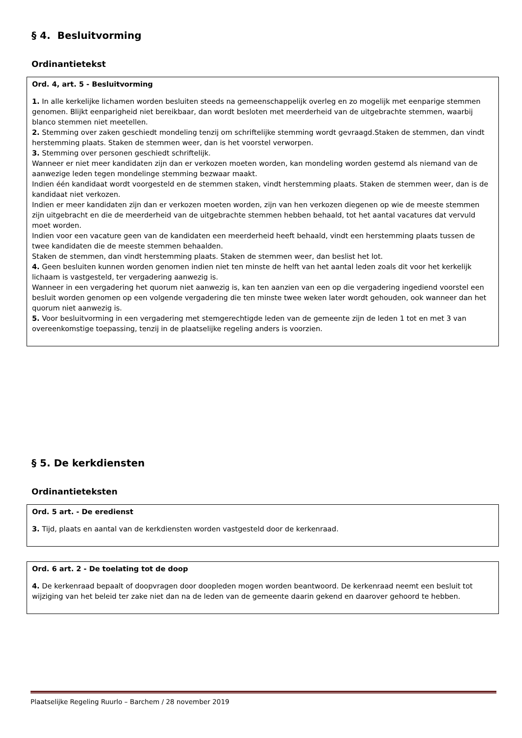§ 4. Besluitvorming
Ordinantietekst
Ord. 4, art. 5 - Besluitvorming
1. In alle kerkelijke lichamen worden besluiten steeds na gemeenschappelijk overleg en zo mogelijk met eenparige stemmen genomen. Blijkt eenparigheid niet bereikbaar, dan wordt besloten met meerderheid van de uitgebrachte stemmen, waarbij blanco stemmen niet meetellen.
2. Stemming over zaken geschiedt mondeling tenzij om schriftelijke stemming wordt gevraagd.Staken de stemmen, dan vindt herstemming plaats. Staken de stemmen weer, dan is het voorstel verworpen.
3. Stemming over personen geschiedt schriftelijk.
Wanneer er niet meer kandidaten zijn dan er verkozen moeten worden, kan mondeling worden gestemd als niemand van de aanwezige leden tegen mondelinge stemming bezwaar maakt.
Indien één kandidaat wordt voorgesteld en de stemmen staken, vindt herstemming plaats. Staken de stemmen weer, dan is de kandidaat niet verkozen.
Indien er meer kandidaten zijn dan er verkozen moeten worden, zijn van hen verkozen diegenen op wie de meeste stemmen zijn uitgebracht en die de meerderheid van de uitgebrachte stemmen hebben behaald, tot het aantal vacatures dat vervuld moet worden.
Indien voor een vacature geen van de kandidaten een meerderheid heeft behaald, vindt een herstemming plaats tussen de twee kandidaten die de meeste stemmen behaalden.
Staken de stemmen, dan vindt herstemming plaats. Staken de stemmen weer, dan beslist het lot.
4. Geen besluiten kunnen worden genomen indien niet ten minste de helft van het aantal leden zoals dit voor het kerkelijk lichaam is vastgesteld, ter vergadering aanwezig is.
Wanneer in een vergadering het quorum niet aanwezig is, kan ten aanzien van een op die vergadering ingediend voorstel een besluit worden genomen op een volgende vergadering die ten minste twee weken later wordt gehouden, ook wanneer dan het quorum niet aanwezig is.
5. Voor besluitvorming in een vergadering met stemgerechtigde leden van de gemeente zijn de leden 1 tot en met 3 van overeenkomstige toepassing, tenzij in de plaatselijke regeling anders is voorzien.
§ 5. De kerkdiensten
Ordinantieteksten
Ord. 5 art. - De eredienst
3. Tijd, plaats en aantal van de kerkdiensten worden vastgesteld door de kerkenraad.
Ord. 6 art. 2 - De toelating tot de doop
4. De kerkenraad bepaalt of doopvragen door doopleden mogen worden beantwoord. De kerkenraad neemt een besluit tot wijziging van het beleid ter zake niet dan na de leden van de gemeente daarin gekend en daarover gehoord te hebben.
Plaatselijke Regeling Ruurlo – Barchem / 28 november 2019